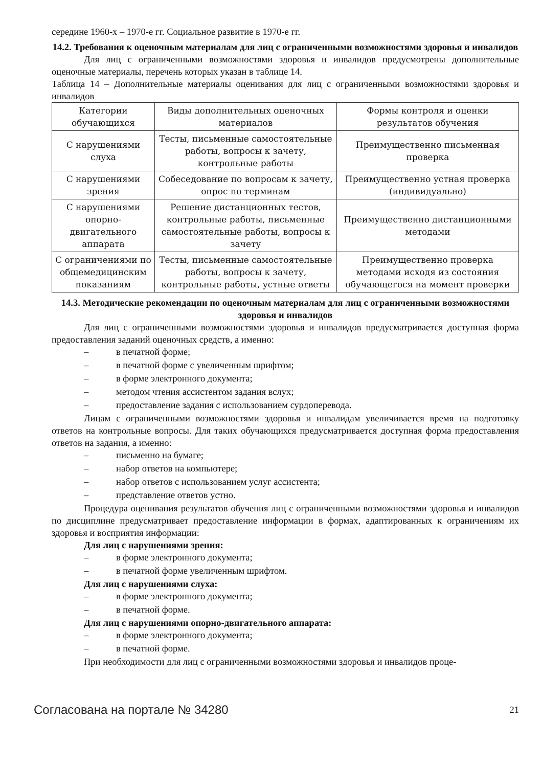середине 1960-х – 1970-е гг. Социальное развитие в 1970-е гг.
14.2. Требования к оценочным материалам для лиц с ограниченными возможностями здоровья и инвалидов
Для лиц с ограниченными возможностями здоровья и инвалидов предусмотрены дополнительные оценочные материалы, перечень которых указан в таблице 14.
Таблица 14 – Дополнительные материалы оценивания для лиц с ограниченными возможностями здоровья и инвалидов
| Категории обучающихся | Виды дополнительных оценочных материалов | Формы контроля и оценки результатов обучения |
| С нарушениями слуха | Тесты, письменные самостоятельные работы, вопросы к зачету, контрольные работы | Преимущественно письменная проверка |
| С нарушениями зрения | Собеседование по вопросам к зачету, опрос по терминам | Преимущественно устная проверка (индивидуально) |
| С нарушениями опорно-двигательного аппарата | Решение дистанционных тестов, контрольные работы, письменные самостоятельные работы, вопросы к зачету | Преимущественно дистанционными методами |
| С ограничениями по общемедицинским показаниям | Тесты, письменные самостоятельные работы, вопросы к зачету, контрольные работы, устные ответы | Преимущественно проверка методами исходя из состояния обучающегося на момент проверки |
14.3. Методические рекомендации по оценочным материалам для лиц с ограниченными возможностями здоровья и инвалидов
Для лиц с ограниченными возможностями здоровья и инвалидов предусматривается доступная форма предоставления заданий оценочных средств, а именно:
– в печатной форме;
– в печатной форме с увеличенным шрифтом;
– в форме электронного документа;
– методом чтения ассистентом задания вслух;
– предоставление задания с использованием сурдоперевода.
Лицам с ограниченными возможностями здоровья и инвалидам увеличивается время на подготовку ответов на контрольные вопросы. Для таких обучающихся предусматривается доступная форма предоставления ответов на задания, а именно:
– письменно на бумаге;
– набор ответов на компьютере;
– набор ответов с использованием услуг ассистента;
– представление ответов устно.
Процедура оценивания результатов обучения лиц с ограниченными возможностями здоровья и инвалидов по дисциплине предусматривает предоставление информации в формах, адаптированных к ограничениям их здоровья и восприятия информации:
Для лиц с нарушениями зрения:
– в форме электронного документа;
– в печатной форме увеличенным шрифтом.
Для лиц с нарушениями слуха:
– в форме электронного документа;
– в печатной форме.
Для лиц с нарушениями опорно-двигательного аппарата:
– в форме электронного документа;
– в печатной форме.
При необходимости для лиц с ограниченными возможностями здоровья и инвалидов проце-
Согласована на портале № 34280 21